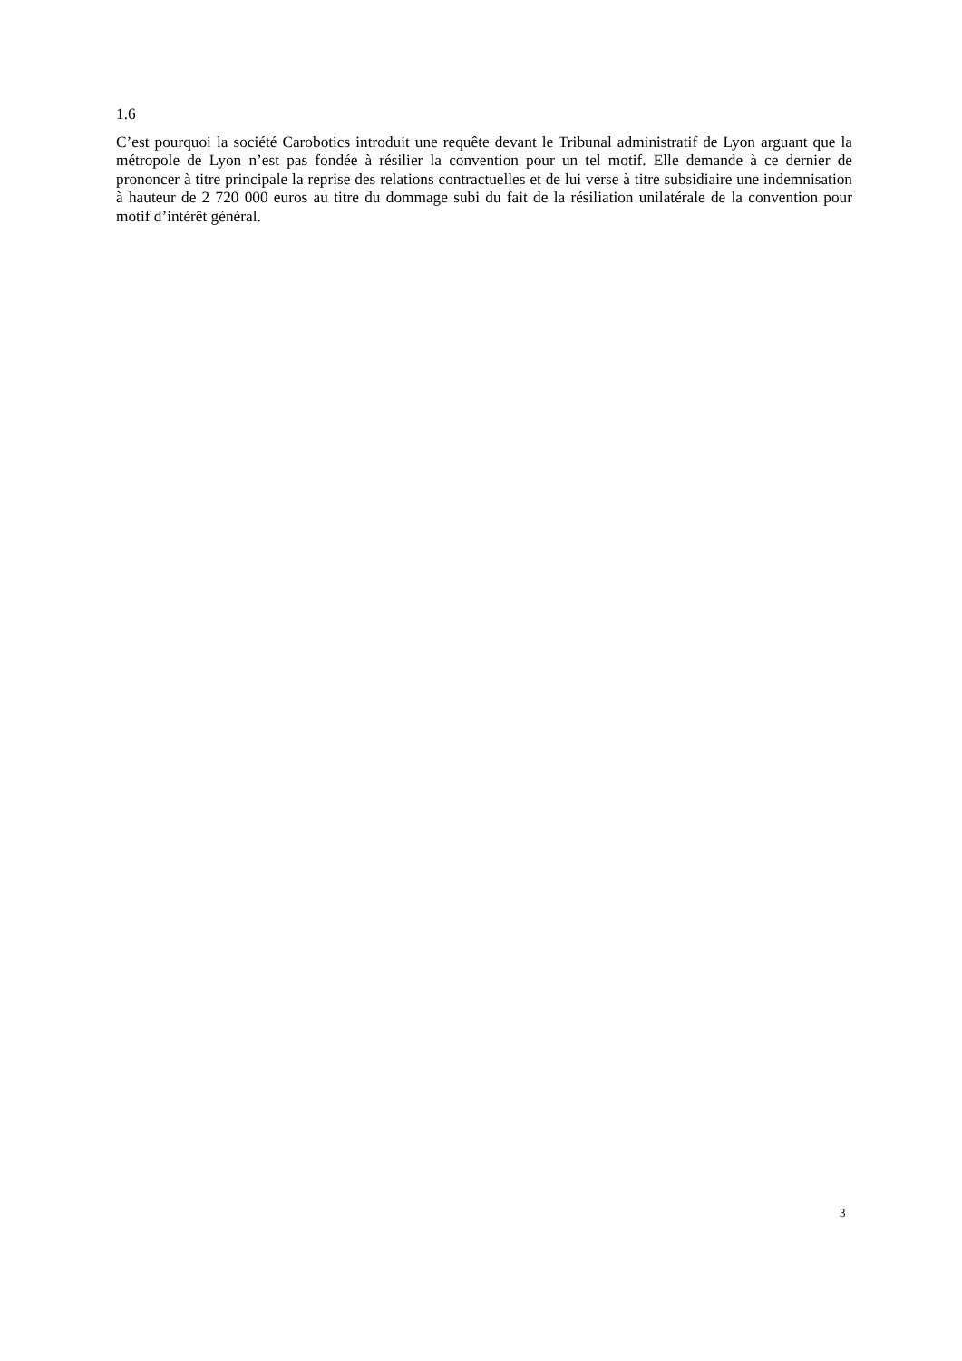1.6
C’est pourquoi la société Carobotics introduit une requête devant le Tribunal administratif de Lyon arguant que la métropole de Lyon n’est pas fondée à résilier la convention pour un tel motif. Elle demande à ce dernier de prononcer à titre principale la reprise des relations contractuelles et de lui verse à titre subsidiaire une indemnisation à hauteur de 2 720 000 euros au titre du dommage subi du fait de la résiliation unilatérale de la convention pour motif d’intérêt général.
3